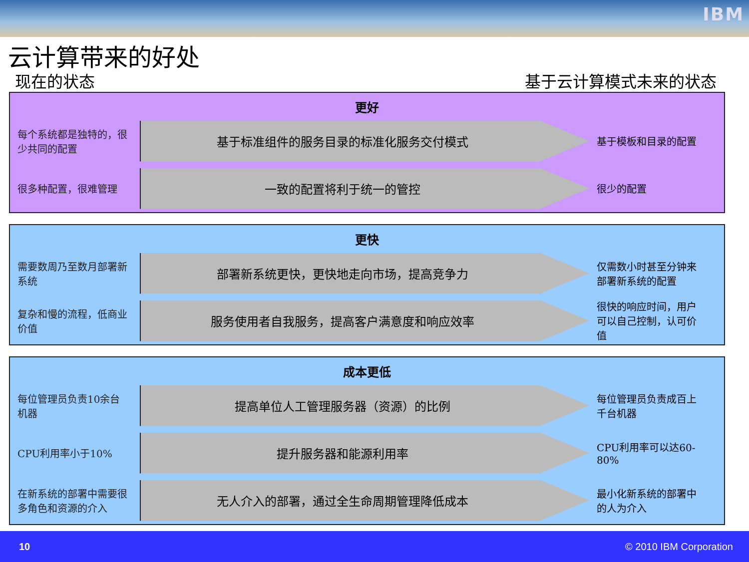IBM
云计算带来的好处
现在的状态 基于云计算模式未来的状态
更好
每个系统都是独特的，很少共同的配置
基于标准组件的服务目录的标准化服务交付模式
基于模板和目录的配置
很多种配置，很难管理
一致的配置将利于统一的管控
很少的配置
更快
需要数周乃至数月部署新系统
部署新系统更快，更快地走向市场，提高竞争力
仅需数小时甚至分钟来部署新系统的配置
复杂和慢的流程，低商业价值
服务使用者自我服务，提高客户满意度和响应效率
很快的响应时间，用户可以自己控制，认可价值
成本更低
每位管理员负责10余台机器
提高单位人工管理服务器（资源）的比例
每位管理员负责成百上千台机器
CPU利用率小于10%
提升服务器和能源利用率
CPU利用率可以达60-80%
在新系统的部署中需要很多角色和资源的介入
无人介入的部署，通过全生命周期管理降低成本
最小化新系统的部署中的人为介入
10 © 2010 IBM Corporation